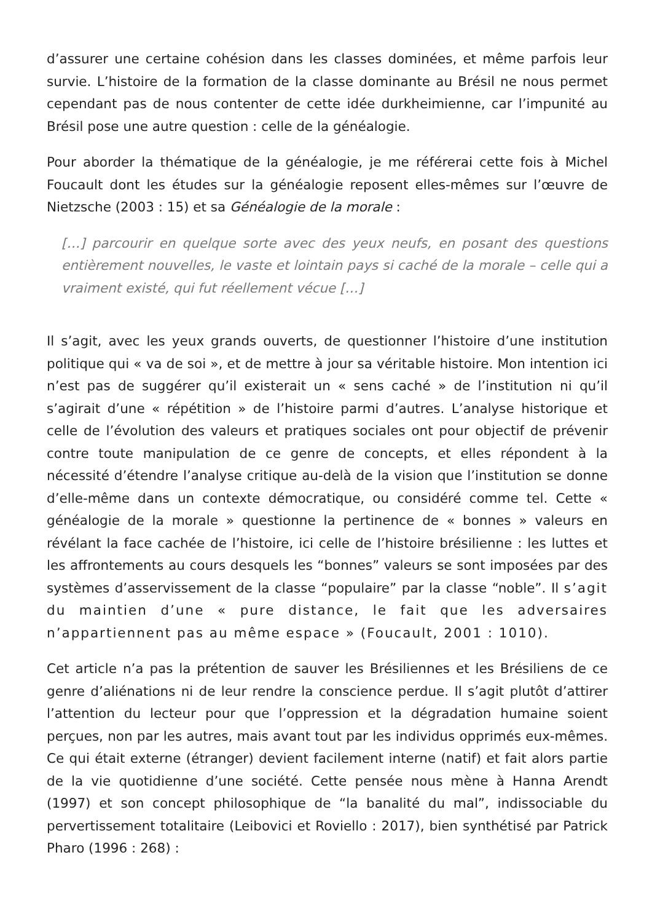d’assurer une certaine cohésion dans les classes dominées, et même parfois leur survie. L’histoire de la formation de la classe dominante au Brésil ne nous permet cependant pas de nous contenter de cette idée durkheimienne, car l’impunité au Brésil pose une autre question : celle de la généalogie.
Pour aborder la thématique de la généalogie, je me référerai cette fois à Michel Foucault dont les études sur la généalogie reposent elles-mêmes sur l’œuvre de Nietzsche (2003 : 15) et sa Généalogie de la morale :
[…] parcourir en quelque sorte avec des yeux neufs, en posant des questions entièrement nouvelles, le vaste et lointain pays si caché de la morale – celle qui a vraiment existé, qui fut réellement vécue […]
Il s’agit, avec les yeux grands ouverts, de questionner l’histoire d’une institution politique qui « va de soi », et de mettre à jour sa véritable histoire. Mon intention ici n’est pas de suggérer qu’il existerait un « sens caché » de l’institution ni qu’il s’agirait d’une « répétition » de l’histoire parmi d’autres. L’analyse historique et celle de l’évolution des valeurs et pratiques sociales ont pour objectif de prévenir contre toute manipulation de ce genre de concepts, et elles répondent à la nécessité d’étendre l’analyse critique au-delà de la vision que l’institution se donne d’elle-même dans un contexte démocratique, ou considéré comme tel. Cette « généalogie de la morale » questionne la pertinence de « bonnes » valeurs en révélant la face cachée de l’histoire, ici celle de l’histoire brésilienne : les luttes et les affrontements au cours desquels les “bonnes” valeurs se sont imposées par des systèmes d’asservissement de la classe “populaire” par la classe “noble”. Il s’agit du maintien d’une « pure distance, le fait que les adversaires n’appartiennent pas au même espace » (Foucault, 2001 : 1010).
Cet article n’a pas la prétention de sauver les Brésiliennes et les Brésiliens de ce genre d’aliénations ni de leur rendre la conscience perdue. Il s’agit plutôt d’attirer l’attention du lecteur pour que l’oppression et la dégradation humaine soient perçues, non par les autres, mais avant tout par les individus opprimés eux-mêmes. Ce qui était externe (étranger) devient facilement interne (natif) et fait alors partie de la vie quotidienne d’une société. Cette pensée nous mène à Hanna Arendt (1997) et son concept philosophique de “la banalité du mal”, indissociable du pervertissement totalitaire (Leibovici et Roviello : 2017), bien synthétisé par Patrick Pharo (1996 : 268) :